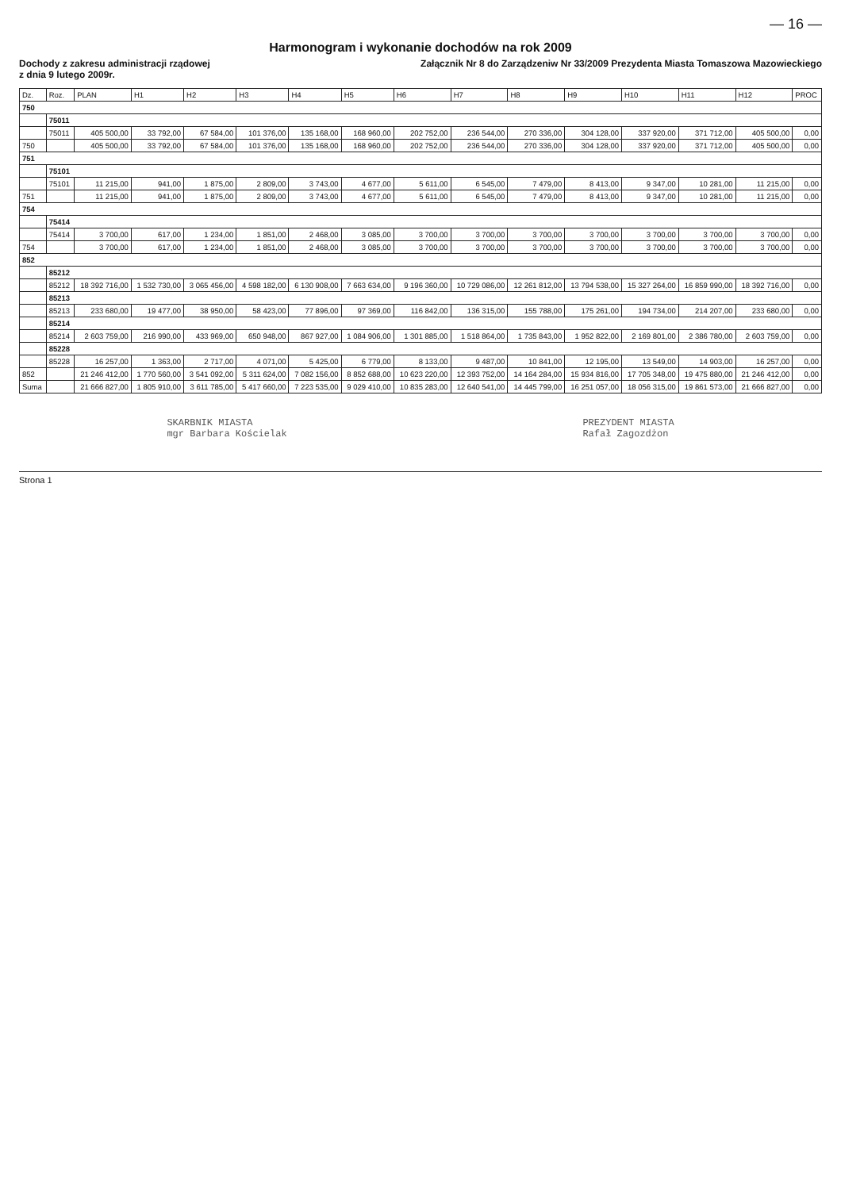— 16 —
Harmonogram i wykonanie dochodów na rok 2009
Dochody z zakresu administracji rządowej
z dnia 9 lutego 2009r.
Załącznik Nr 8 do Zarządzeniw Nr 33/2009 Prezydenta Miasta Tomaszowa Mazowieckiego
| Dz. | Roz. | PLAN | H1 | H2 | H3 | H4 | H5 | H6 | H7 | H8 | H9 | H10 | H11 | H12 | PROC |
| --- | --- | --- | --- | --- | --- | --- | --- | --- | --- | --- | --- | --- | --- | --- | --- |
| 750 | | | | | | | | | | | | | | | |
| | 75011 | | | | | | | | | | | | | | |
| | 75011 | 405 500,00 | 33 792,00 | 67 584,00 | 101 376,00 | 135 168,00 | 168 960,00 | 202 752,00 | 236 544,00 | 270 336,00 | 304 128,00 | 337 920,00 | 371 712,00 | 405 500,00 | 0,00 |
| 750 | | 405 500,00 | 33 792,00 | 67 584,00 | 101 376,00 | 135 168,00 | 168 960,00 | 202 752,00 | 236 544,00 | 270 336,00 | 304 128,00 | 337 920,00 | 371 712,00 | 405 500,00 | 0,00 |
| 751 | | | | | | | | | | | | | | | |
| | 75101 | | | | | | | | | | | | | | |
| | 75101 | 11 215,00 | 941,00 | 1 875,00 | 2 809,00 | 3 743,00 | 4 677,00 | 5 611,00 | 6 545,00 | 7 479,00 | 8 413,00 | 9 347,00 | 10 281,00 | 11 215,00 | 0,00 |
| 751 | | 11 215,00 | 941,00 | 1 875,00 | 2 809,00 | 3 743,00 | 4 677,00 | 5 611,00 | 6 545,00 | 7 479,00 | 8 413,00 | 9 347,00 | 10 281,00 | 11 215,00 | 0,00 |
| 754 | | | | | | | | | | | | | | | |
| | 75414 | | | | | | | | | | | | | | |
| | 75414 | 3 700,00 | 617,00 | 1 234,00 | 1 851,00 | 2 468,00 | 3 085,00 | 3 700,00 | 3 700,00 | 3 700,00 | 3 700,00 | 3 700,00 | 3 700,00 | 3 700,00 | 0,00 |
| 754 | | 3 700,00 | 617,00 | 1 234,00 | 1 851,00 | 2 468,00 | 3 085,00 | 3 700,00 | 3 700,00 | 3 700,00 | 3 700,00 | 3 700,00 | 3 700,00 | 3 700,00 | 0,00 |
| 852 | | | | | | | | | | | | | | | |
| | 85212 | | | | | | | | | | | | | | |
| | 85212 | 18 392 716,00 | 1 532 730,00 | 3 065 456,00 | 4 598 182,00 | 6 130 908,00 | 7 663 634,00 | 9 196 360,00 | 10 729 086,00 | 12 261 812,00 | 13 794 538,00 | 15 327 264,00 | 16 859 990,00 | 18 392 716,00 | 0,00 |
| | 85213 | | | | | | | | | | | | | | |
| | 85213 | 233 680,00 | 19 477,00 | 38 950,00 | 58 423,00 | 77 896,00 | 97 369,00 | 116 842,00 | 136 315,00 | 155 788,00 | 175 261,00 | 194 734,00 | 214 207,00 | 233 680,00 | 0,00 |
| | 85214 | | | | | | | | | | | | | | |
| | 85214 | 2 603 759,00 | 216 990,00 | 433 969,00 | 650 948,00 | 867 927,00 | 1 084 906,00 | 1 301 885,00 | 1 518 864,00 | 1 735 843,00 | 1 952 822,00 | 2 169 801,00 | 2 386 780,00 | 2 603 759,00 | 0,00 |
| | 85228 | | | | | | | | | | | | | | |
| | 85228 | 16 257,00 | 1 363,00 | 2 717,00 | 4 071,00 | 5 425,00 | 6 779,00 | 8 133,00 | 9 487,00 | 10 841,00 | 12 195,00 | 13 549,00 | 14 903,00 | 16 257,00 | 0,00 |
| 852 | | 21 246 412,00 | 1 770 560,00 | 3 541 092,00 | 5 311 624,00 | 7 082 156,00 | 8 852 688,00 | 10 623 220,00 | 12 393 752,00 | 14 164 284,00 | 15 934 816,00 | 17 705 348,00 | 19 475 880,00 | 21 246 412,00 | 0,00 |
| Suma | | 21 666 827,00 | 1 805 910,00 | 3 611 785,00 | 5 417 660,00 | 7 223 535,00 | 9 029 410,00 | 10 835 283,00 | 12 640 541,00 | 14 445 799,00 | 16 251 057,00 | 18 056 315,00 | 19 861 573,00 | 21 666 827,00 | 0,00 |
SKARBNIK MIASTA
mgr Barbara Kościelak
PREZYDENT MIASTA
Rafał Zagozdżon
Strona 1